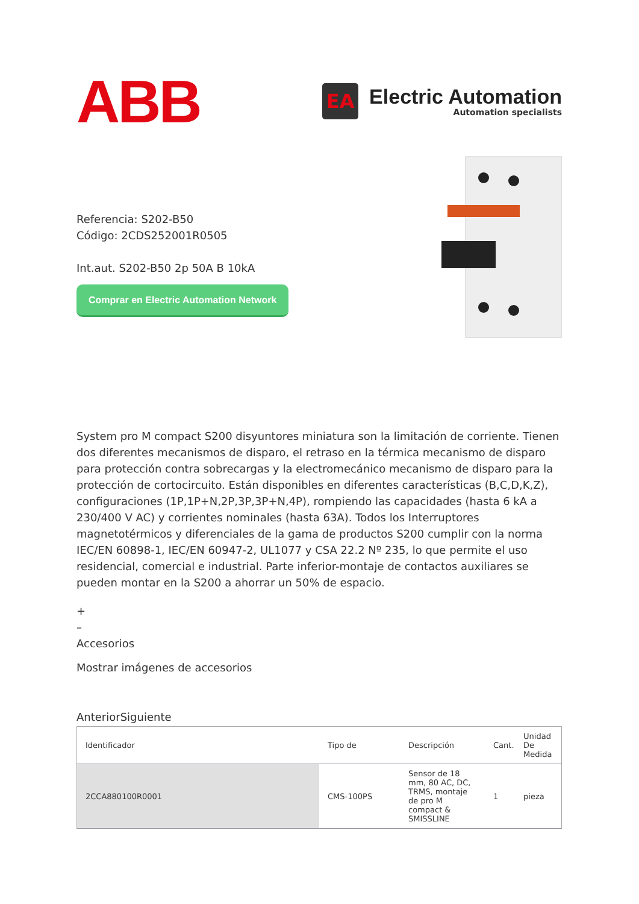ABB
EA
Electric Automation
Automation specialists
Referencia: S202-B50
Código: 2CDS252001R0505
Int.aut. S202-B50 2p 50A B 10kA
Comprar en Electric Automation Network
System pro M compact S200 disyuntores miniatura son la limitación de corriente. Tienen dos diferentes mecanismos de disparo, el retraso en la térmica mecanismo de disparo para protección contra sobrecargas y la electromecánico mecanismo de disparo para la protección de cortocircuito. Están disponibles en diferentes características (B,C,D,K,Z), configuraciones (1P,1P+N,2P,3P,3P+N,4P), rompiendo las capacidades (hasta 6 kA a 230/400 V AC) y corrientes nominales (hasta 63A). Todos los Interruptores magnetotérmicos y diferenciales de la gama de productos S200 cumplir con la norma IEC/EN 60898-1, IEC/EN 60947-2, UL1077 y CSA 22.2 Nº 235, lo que permite el uso residencial, comercial e industrial. Parte inferior-montaje de contactos auxiliares se pueden montar en la S200 a ahorrar un 50% de espacio.
+
–
Accesorios
Mostrar imágenes de accesorios
AnteriorSiguiente
| Identificador | Tipo de | Descripción | Cant. | Unidad De Medida |
| --- | --- | --- | --- | --- |
| 2CCA880100R0001 | CMS-100PS | Sensor de 18 mm, 80 AC, DC, TRMS, montaje de pro M compact & SMISSLINE | 1 | pieza |